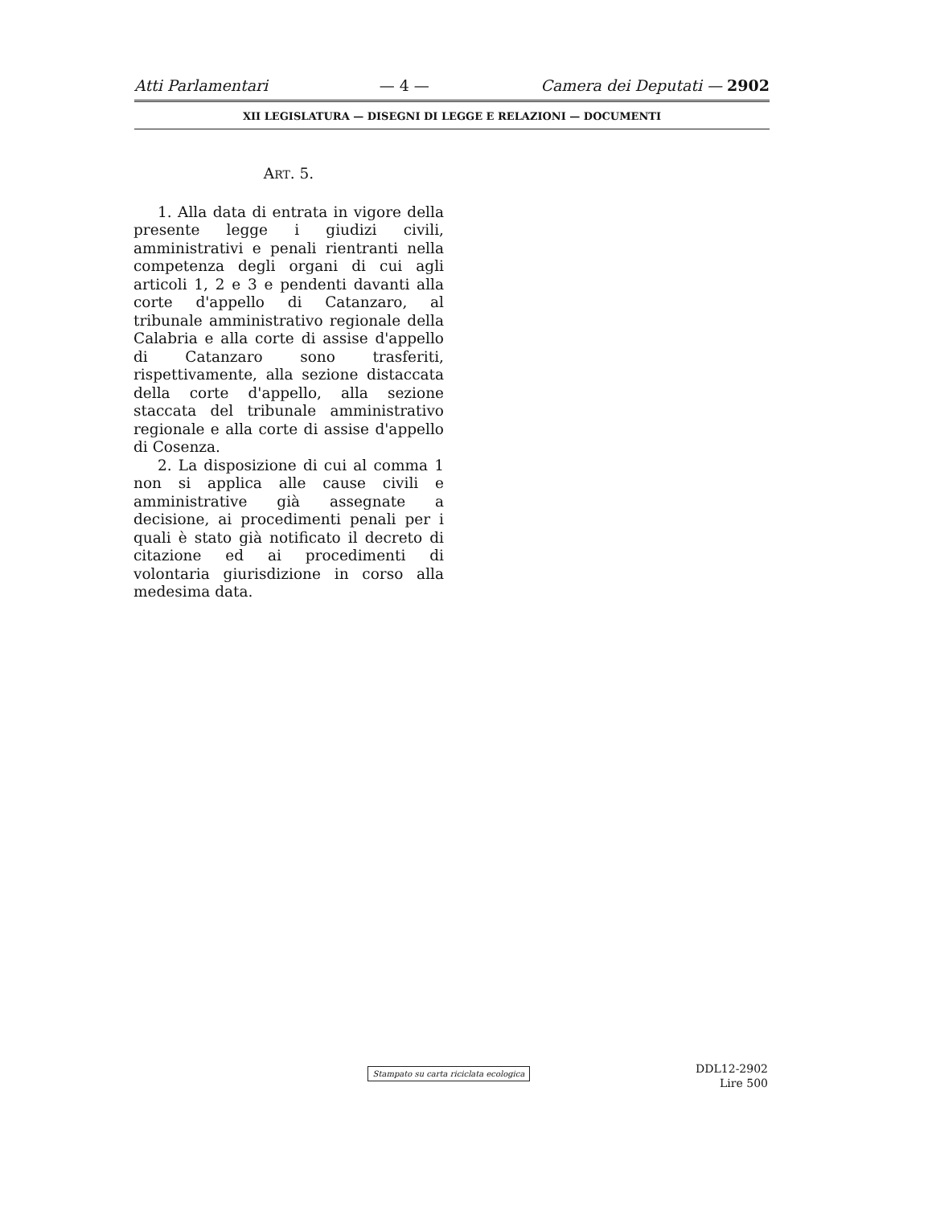Atti Parlamentari — 4 — Camera dei Deputati — 2902
XII LEGISLATURA — DISEGNI DI LEGGE E RELAZIONI — DOCUMENTI
ART. 5.
1. Alla data di entrata in vigore della presente legge i giudizi civili, amministrativi e penali rientranti nella competenza degli organi di cui agli articoli 1, 2 e 3 e pendenti davanti alla corte d'appello di Catanzaro, al tribunale amministrativo regionale della Calabria e alla corte di assise d'appello di Catanzaro sono trasferiti, rispettivamente, alla sezione distaccata della corte d'appello, alla sezione staccata del tribunale amministrativo regionale e alla corte di assise d'appello di Cosenza.
2. La disposizione di cui al comma 1 non si applica alle cause civili e amministrative già assegnate a decisione, ai procedimenti penali per i quali è stato già notificato il decreto di citazione ed ai procedimenti di volontaria giurisdizione in corso alla medesima data.
Stampato su carta riciclata ecologica
DDL12-2902
Lire 500